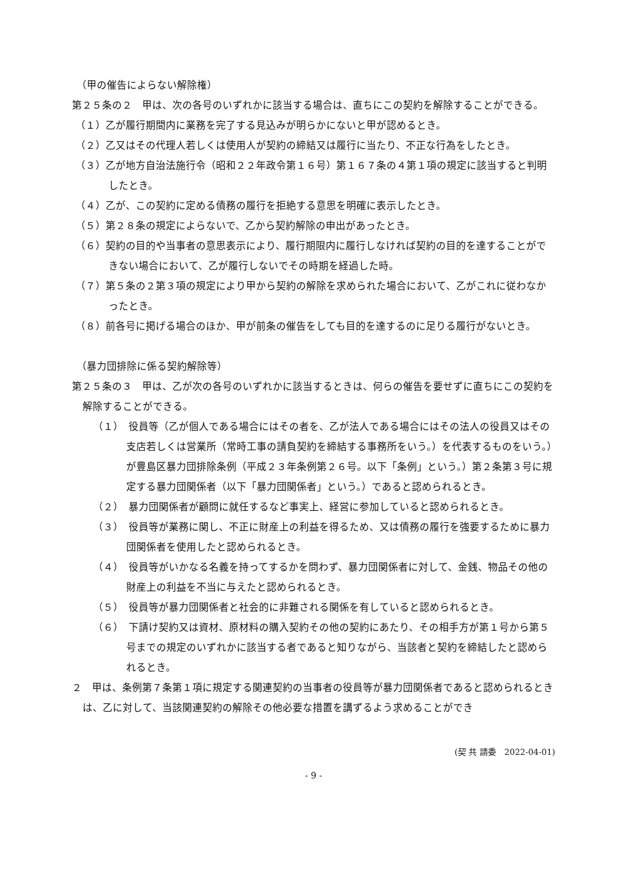（甲の催告によらない解除権）
第２５条の２　甲は、次の各号のいずれかに該当する場合は、直ちにこの契約を解除することができる。
（１）乙が履行期間内に業務を完了する見込みが明らかにないと甲が認めるとき。
（２）乙又はその代理人若しくは使用人が契約の締結又は履行に当たり、不正な行為をしたとき。
（３）乙が地方自治法施行令（昭和２２年政令第１６号）第１６７条の４第１項の規定に該当すると判明したとき。
（４）乙が、この契約に定める債務の履行を拒絶する意思を明確に表示したとき。
（５）第２８条の規定によらないで、乙から契約解除の申出があったとき。
（６）契約の目的や当事者の意思表示により、履行期限内に履行しなければ契約の目的を達することができない場合において、乙が履行しないでその時期を経過した時。
（７）第５条の２第３項の規定により甲から契約の解除を求められた場合において、乙がこれに従わなかったとき。
（８）前各号に掲げる場合のほか、甲が前条の催告をしても目的を達するのに足りる履行がないとき。
（暴力団排除に係る契約解除等）
第２５条の３　甲は、乙が次の各号のいずれかに該当するときは、何らの催告を要せずに直ちにこの契約を解除することができる。
（１）　役員等（乙が個人である場合にはその者を、乙が法人である場合にはその法人の役員又はその支店若しくは営業所（常時工事の請負契約を締結する事務所をいう。）を代表するものをいう。）が豊島区暴力団排除条例（平成２３年条例第２６号。以下「条例」という。）第２条第３号に規定する暴力団関係者（以下「暴力団関係者」という。）であると認められるとき。
（２）　暴力団関係者が顧問に就任するなど事実上、経営に参加していると認められるとき。
（３）　役員等が業務に関し、不正に財産上の利益を得るため、又は債務の履行を強要するために暴力団関係者を使用したと認められるとき。
（４）　役員等がいかなる名義を持ってするかを問わず、暴力団関係者に対して、金銭、物品その他の財産上の利益を不当に与えたと認められるとき。
（５）　役員等が暴力団関係者と社会的に非難される関係を有していると認められるとき。
（６）　下請け契約又は資材、原材料の購入契約その他の契約にあたり、その相手方が第１号から第５号までの規定のいずれかに該当する者であると知りながら、当該者と契約を締結したと認められるとき。
２　甲は、条例第７条第１項に規定する関連契約の当事者の役員等が暴力団関係者であると認められるときは、乙に対して、当該関連契約の解除その他必要な措置を講ずるよう求めることができ
(契 共 請委　2022-04-01)
- 9 -